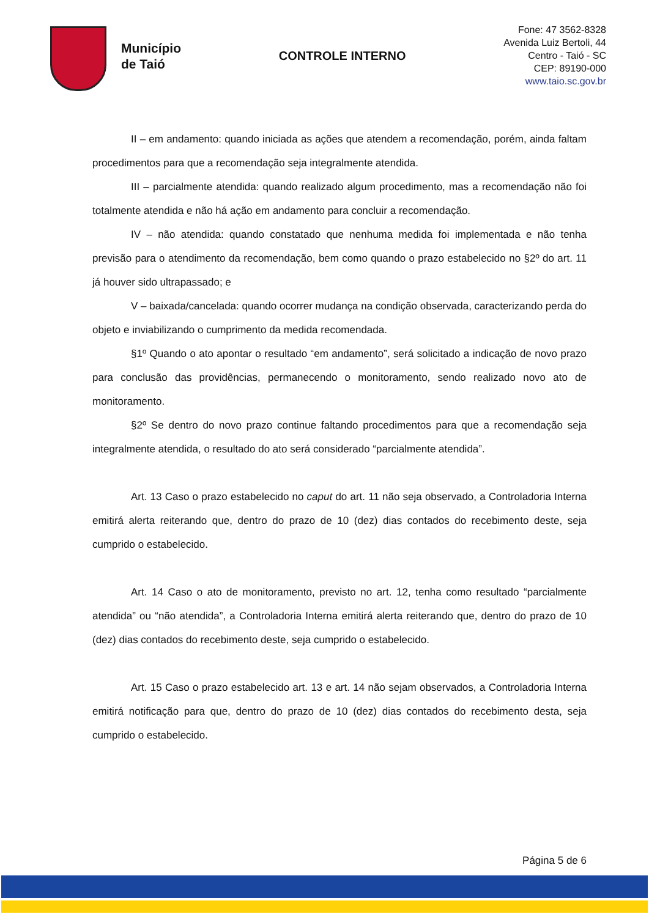Município
de Taió
CONTROLE INTERNO
Fone: 47 3562-8328
Avenida Luiz Bertoli, 44
Centro - Taió - SC
CEP: 89190-000
www.taio.sc.gov.br
II – em andamento: quando iniciada as ações que atendem a recomendação, porém, ainda faltam procedimentos para que a recomendação seja integralmente atendida.
III – parcialmente atendida: quando realizado algum procedimento, mas a recomendação não foi totalmente atendida e não há ação em andamento para concluir a recomendação.
IV – não atendida: quando constatado que nenhuma medida foi implementada e não tenha previsão para o atendimento da recomendação, bem como quando o prazo estabelecido no §2º do art. 11 já houver sido ultrapassado; e
V – baixada/cancelada: quando ocorrer mudança na condição observada, caracterizando perda do objeto e inviabilizando o cumprimento da medida recomendada.
§1º Quando o ato apontar o resultado “em andamento”, será solicitado a indicação de novo prazo para conclusão das providências, permanecendo o monitoramento, sendo realizado novo ato de monitoramento.
§2º Se dentro do novo prazo continue faltando procedimentos para que a recomendação seja integralmente atendida, o resultado do ato será considerado “parcialmente atendida”.
Art. 13 Caso o prazo estabelecido no caput do art. 11 não seja observado, a Controladoria Interna emitirá alerta reiterando que, dentro do prazo de 10 (dez) dias contados do recebimento deste, seja cumprido o estabelecido.
Art. 14 Caso o ato de monitoramento, previsto no art. 12, tenha como resultado “parcialmente atendida” ou “não atendida”, a Controladoria Interna emitirá alerta reiterando que, dentro do prazo de 10 (dez) dias contados do recebimento deste, seja cumprido o estabelecido.
Art. 15 Caso o prazo estabelecido art. 13 e art. 14 não sejam observados, a Controladoria Interna emitirá notificação para que, dentro do prazo de 10 (dez) dias contados do recebimento desta, seja cumprido o estabelecido.
Página 5 de 6